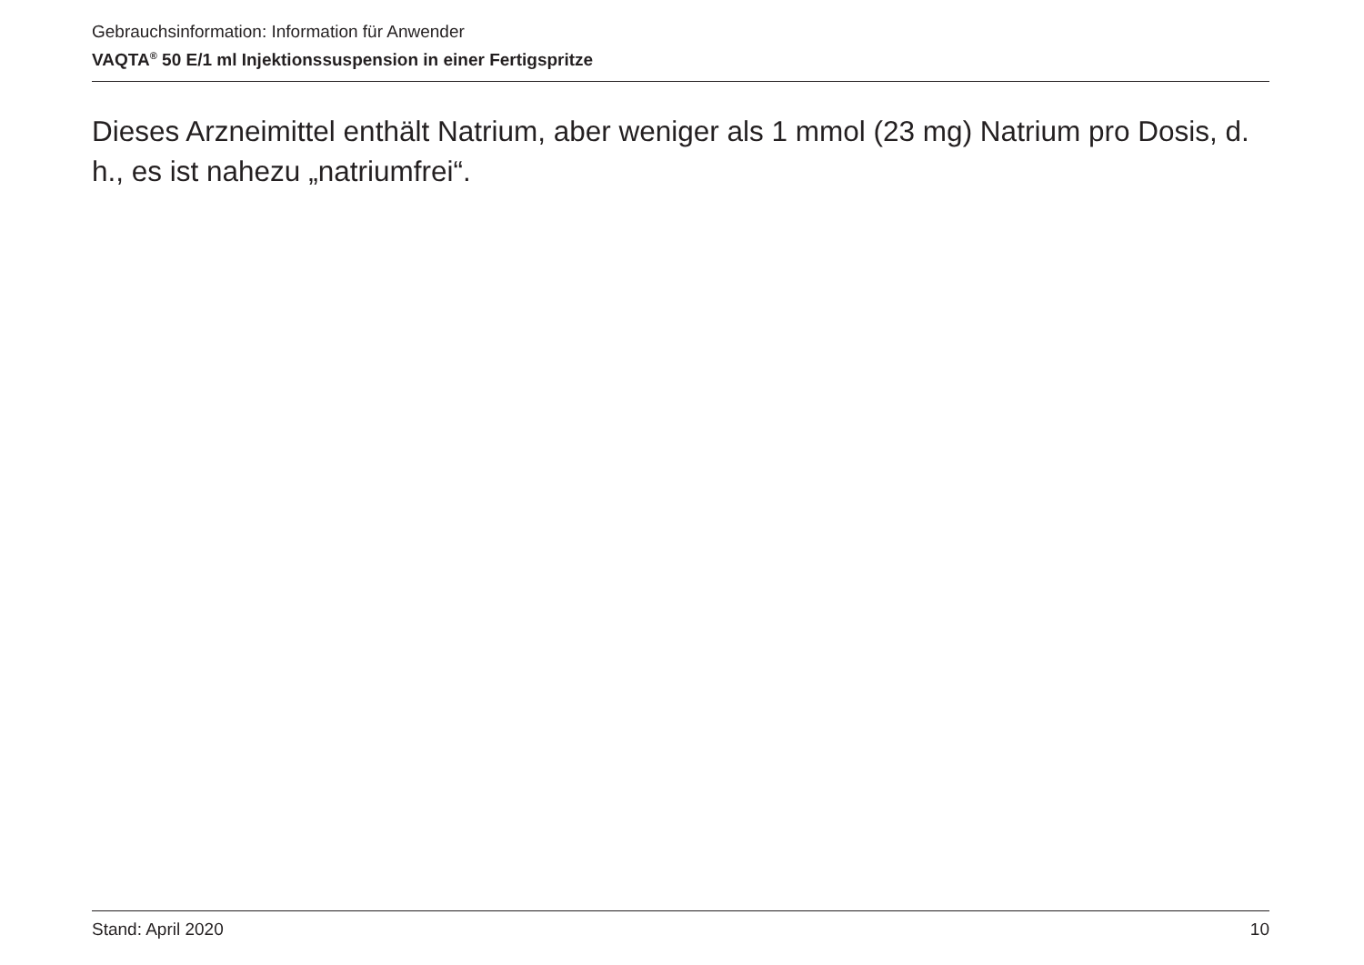Gebrauchsinformation: Information für Anwender
VAQTA<sup>®</sup> 50 E/1 ml Injektionssuspension in einer Fertigspritze
Dieses Arzneimittel enthält Natrium, aber weniger als 1 mmol (23 mg) Natrium pro Dosis, d. h., es ist nahezu „natriumfrei“.
Stand: April 2020 10